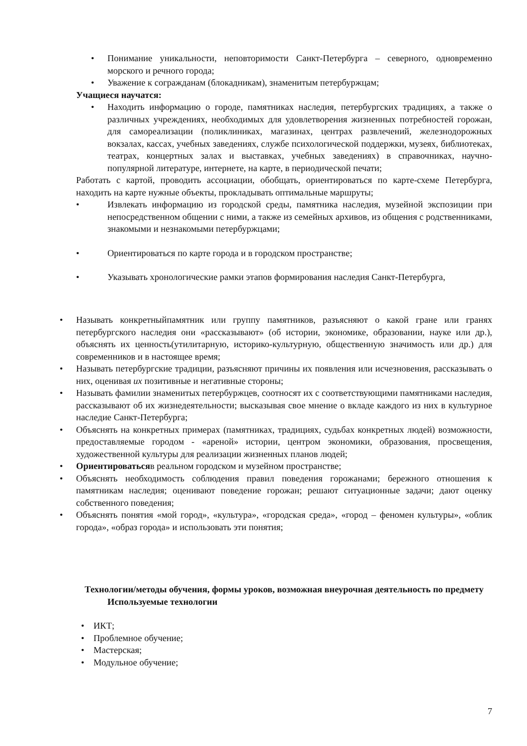• Понимание уникальности, неповторимости Санкт-Петербурга – северного, одновременно морского и речного города;
• Уважение к согражданам (блокадникам), знаменитым петербуржцам;
Учащиеся научатся:
• Находить информацию о городе, памятниках наследия, петербургских традициях, а также о различных учреждениях, необходимых для удовлетворения жизненных потребностей горожан, для самореализации (поликлиниках, магазинах, центрах развлечений, железнодорожных вокзалах, кассах, учебных заведениях, службе психологической поддержки, музеях, библиотеках, театрах, концертных залах и выставках, учебных заведениях) в справочниках, научно-популярной литературе, интернете, на карте, в периодической печати;
Работать с картой, проводить ассоциации, обобщать, ориентироваться по карте-схеме Петербурга, находить на карте нужные объекты, прокладывать оптимальные маршруты;
• Извлекать информацию из городской среды, памятника наследия, музейной экспозиции при непосредственном общении с ними, а также из семейных архивов, из общения с родственниками, знакомыми и незнакомыми петербуржцами;
• Ориентироваться по карте города и в городском пространстве;
• Указывать хронологические рамки этапов формирования наследия Санкт-Петербурга,
• Называть конкретныйпамятник или группу памятников, разъясняют о какой гране или гранях петербургского наследия они «рассказывают» (об истории, экономике, образовании, науке или др.), объяснять их ценность(утилитарную, историко-культурную, общественную значимость или др.) для современников и в настоящее время;
• Называть петербургские традиции, разъясняют причины их появления или исчезновения, рассказывать о них, оценивая их позитивные и негативные стороны;
• Называть фамилии знаменитых петербуржцев, соотносят их с соответствующими памятниками наследия, рассказывают об их жизнедеятельности; высказывая свое мнение о вкладе каждого из них в культурное наследие Санкт-Петербурга;
• Объяснять на конкретных примерах (памятниках, традициях, судьбах конкретных людей) возможности, предоставляемые городом - «ареной» истории, центром экономики, образования, просвещения, художественной культуры для реализации жизненных планов людей;
• Ориентироватьсяв реальном городском и музейном пространстве;
• Объяснять необходимость соблюдения правил поведения горожанами; бережного отношения к памятникам наследия; оценивают поведение горожан; решают ситуационные задачи; дают оценку собственного поведения;
• Объяснять понятия «мой город», «культура», «городская среда», «город – феномен культуры», «облик города», «образ города» и использовать эти понятия;
Технологии/методы обучения, формы уроков, возможная внеурочная деятельность по предмету
Используемые технологии
• ИКТ;
• Проблемное обучение;
• Мастерская;
• Модульное обучение;
7